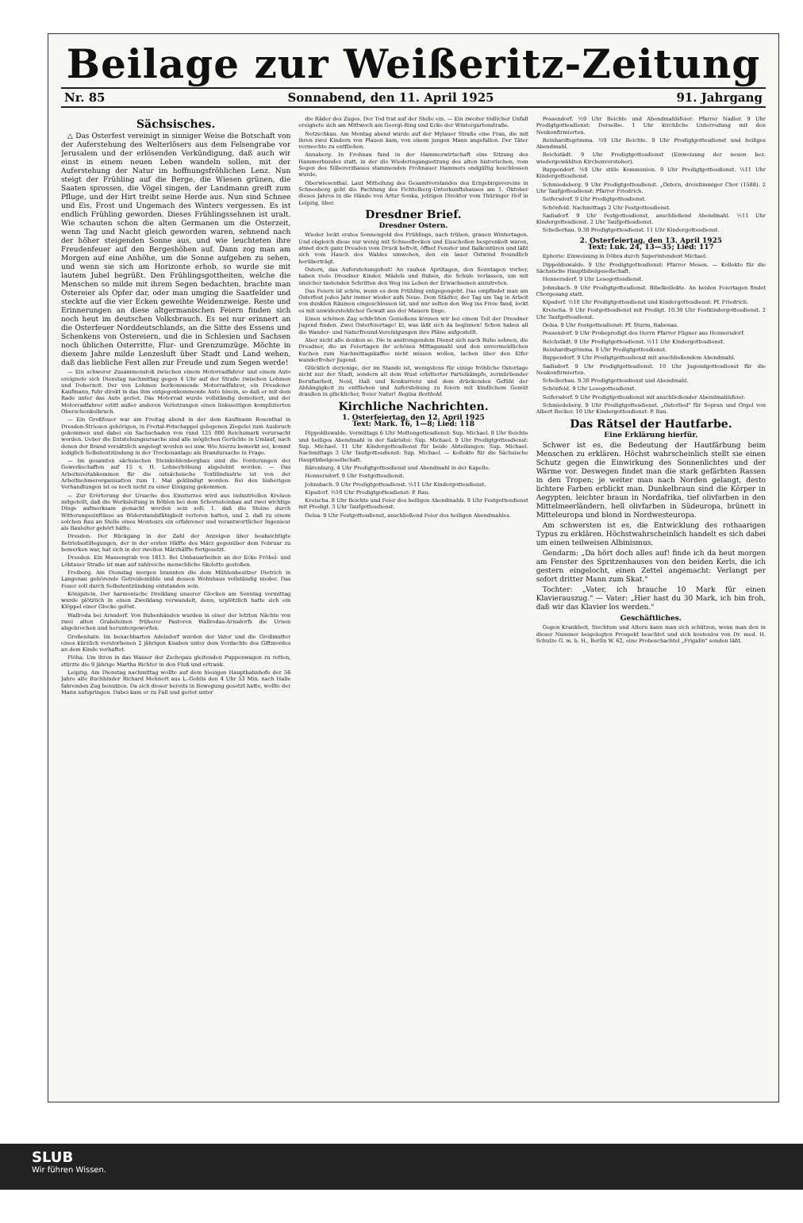Beilage zur Weißeritz-Zeitung
Nr. 85 Sonnabend, den 11. April 1925 91. Jahrgang
Sächsisches.
△ Das Osterfest vereinigt in sinniger Weise die Botschaft von der Auferstehung des Welterlösers aus dem Felsengrabe vor Jerusalem und der erlösenden Verkündigung, daß auch wir einst in einem neuen Leben wandeln sollen, mit der Auferstehung der Natur im hoffnungsfröhlichen Lenz. Nun steigt der Frühling auf die Berge, die Wiesen grünen, die Saaten sprossen, die Vögel singen, der Landmann greift zum Pfluge, und der Hirt treibt seine Herde aus. Nun sind Schnee und Eis, Frost und Ungemach des Winters vergessen. Es ist endlich Frühling geworden. Dieses Frühlingssehnen ist uralt. Wie schauten schon die alten Germanen um die Osterzeit, wenn Tag und Nacht gleich geworden waren, sehnend nach der höher steigenden Sonne aus, und wie leuchteten ihre Freudenfeuer auf den Bergeshöhen auf. Dann zog man am Morgen auf eine Anhöhe, um die Sonne aufgehen zu sehen, und wenn sie sich am Horizonte erhob, so wurde sie mit lautem Jubel begrüßt. Den Frühlingsgottheiten, welche die Menschen so milde mit ihrem Segen bedachten, brachte man Ostereier als Opfer dar, oder man umging die Saatfelder und steckte auf die vier Ecken geweihte Weidenzweige. Reste und Erinnerungen an diese altgermanischen Feiern finden sich noch heut im deutschen Volksbrauch. Es sei nur erinnert an die Osterfeuer Norddeutschlands, an die Sitte des Essens und Schenkens von Ostereiern, und die in Schlesien und Sachsen noch üblichen Osterritte, Flur- und Grenzumzüge. Möchte in diesem Jahre milde Lenzesluft über Stadt und Land wehen, daß das liebliche Fest allen zur Freude und zum Segen werde!
— Ein schwerer Zusammenstoß zwischen einem Motorradfahrer und einem Auto ereignete sich Dienstag nachmittag gegen 4 Uhr auf der Straße zwischen Lohmen und Doberzeit. Der von Lohmen herkommende Motorradfahrer, ein Dresdener Kaufmann, fuhr direkt in das ihm entgegenkommende Auto hinein, so daß er mit dem Rade unter das Auto geriet. Das Motorrad wurde vollständig demoliert, und der Motorradfahrer erlitt außer anderen Verletzungen einen linksseitigen komplizierten Oberschenkelbruch.
— Ein Großfeuer war am Freitag abend in der dem Kaufmann Rosenthal in Dresden-Striesen gehörigen, in Freital-Potschappel gelegenen Ziegelei zum Ausbruch gekommen und dabei ein Sachschaden von rund 125 000 Reichsmark verursacht worden. Ueber die Entstehungsursache sind alle möglichen Gerüchte in Umlauf, nach denen der Brand vorsätzlich angelegt worden sei usw. Wie hierzu bemerkt sei, kommt lediglich Selbstentzündung in der Trockenanlage als Brandursache in Frage.
— Im gesamten sächsischen Steinkohlenbergbau sind die Forderungen der Gewerkschaften auf 15 v. H. Lohnerhöhung abgelehnt worden. — Das Arbeitszeitabkommen für die ostsächsische Textilindustrie ist von der Arbeitnehmerorganisation zum 1. Mai gekündigt worden. Bei den bisherigen Verhandlungen ist es noch nicht zu einer Einigung gekommen.
— Zur Erörterung der Ursache des Einsturzes wird aus industriellen Kreisen mitgeteilt, daß die Werksleitung in Böhlen bei dem Schornsteinbau auf zwei wichtige Dinge aufmerksam gemacht worden sein soll: 1. daß die Steine durch Witterungseinflüsse an Widerstandsfähigkeit verloren hatten, und 2. daß zu einem solchen Bau an Stelle eines Monteurs ein erfahrener und verantwortlicher Ingenieur als Bauleiter gehört hätte.
Dresden. Der Rückgang in der Zahl der Anzeigen über beabsichtigte Betriebsstillegungen, der in der ersten Hälfte des März gegenüber dem Februar zu bemerken war, hat sich in der zweiten Märzhälfte fortgesetzt.
Dresden. Ein Massengrab von 1813. Bei Umbauarbeiten an der Ecke Fröbel- und Löbtauer Straße ist man auf zahlreiche menschliche Skelette gestoßen.
Freiberg. Am Dienstag morgen brannten die dem Mühlenbesitzer Dietrich in Langenau gehörende Getreidemühle und dessen Wohnhaus vollständig nieder. Das Feuer soll durch Selbstentzündung entstanden sein.
Königstein. Der harmonische Dreiklang unserer Glocken am Sonntag vormittag wurde plötzlich in einen Zweiklang verwandelt, denn, urplötzlich hatte sich ein Klöppel einer Glocke gelöst.
Wallroda bei Arnsdorf. Von Bubenhänden wurden in einer der letzten Nächte von zwei alten Grabsteinen früherer Pastoren Wallrodas-Arnsdorfs die Urnen abgebrochen und heruntergeworfen.
Großenhain. Im benachbarten Adelsdorf wurden der Vater und die Großmutter eines kürzlich verstorbenen 2 jährigen Knaben unter dem Verdachte des Giftmordes an dem Kinde verhaftet.
Flöha. Um ihren in das Wasser der Zschopau gleitenden Puppenwagen zu retten, stürzte die 9 jährige Martha Richter in den Fluß und ertrank.
Leipzig. Am Dienstag nachmittag wollte auf dem hiesigen Hauptbahnhofe der 56 Jahre alte Buchbinder Richard Mehnert aus L.-Gohlis den 4 Uhr 53 Min. nach Halle fahrenden Zug benutzen. Da sich dieser bereits in Bewegung gesetzt hatte, wollte der Mann aufspringen. Dabei kam er zu Fall und geriet unter
die Räder des Zuges. Der Tod trat auf der Stelle ein. — Ein zweiter tödlicher Unfall ereignete sich am Mittwoch am Georgi-Ring und Ecke der Wintergartenstraße.
Netzschkau. Am Montag abend wurde auf der Mylauer Straße eine Frau, die mit ihren zwei Kindern von Plauen kam, von einem jungen Mann angefallen. Der Täter vermochte zu entfliehen.
Annaberg. In Frohnau fand in der Hammerwirtschaft eine Sitzung des Hammerbundes statt, in der die Wiederingangsetzung des alten historischen, vom Segen des Silbererzbaues stammenden Frohnauer Hammers endgültig beschlossen wurde.
Oberwiesenthal. Laut Mitteilung des Gesamtvorstandes des Erzgebirgsvereins in Schneeberg geht die Pachtung des Fichtelberg-Unterkunftshauses am 1. Oktober dieses Jahres in die Hände von Artur Sonka, jetzigen Direktor vom Thüringer Hof in Leipzig, über.
Dresdner Brief.
Dresdner Ostern.
Wieder lockt erstes Sonnengold des Frühlings, nach trüben, grauen Wintertagen. Und obgleich diese nur wenig mit Schneeflocken und Eisschollen besprenkelt waren, atmet doch ganz Dresden vom Druck befreit, öffnet Fenster und Balkontüren und läßt sich vom Hauch des Waldes umwehen, den ein lauer Ostwind freundlich herüberträgt.
Ostern, das Auferstehungsfest! An rauhen Apriltagen, den Sonntagen vorher, haben viele Dresdner Kinder, Mädels und Buben, die Schule verlassen, um mit unsicher tastenden Schritten den Weg ins Leben der Erwachsenen anzutreten.
Das Feiern ist schön, wenn es dem Frühling entgegengeht. Das empfindet man am Osterfest jedes Jahr immer wieder aufs Neue. Dem Städter, der Tag um Tag in Arbeit von dunklen Räumen eingeschlossen ist, und nur selten den Weg ins Freie fand, lockt es mit unwiderstehlicher Gewalt aus der Mauern Enge.
Einen schönen Zug schlichten Genießens können wir bei einem Teil der Dresdner Jugend finden. Zwei Osterfeiertage! Ei, was läßt sich da beginnen! Schon haben all die Wander- und Naturfreund-Vereinigungen ihre Pläne aufgestellt.
Aber nicht alle denken so. Die in anstrengendem Dienst sich nach Ruhe sehnen, die Dresdner, die an Feiertagen ihr schönes Mittagsmahl und den unvermeidlichen Kuchen zum Nachmittagskaffee nicht missen wollen, lachen über den Eifer wanderfroher Jugend.
Glücklich derjenige, der im Stande ist, wenigstens für einige fröhliche Ostertage nicht nur der Stadt, sondern all dem Wust erbitterter Parteikämpfe, zermürbender Berufsarbeit, Neid, Haß und Konkurrenz und dem drückenden Gefühl der Abhängigkeit zu entfliehen und Auferstehung zu feiern mit kindlichem Gemüt draußen in glücklicher, freier Natur! Regina Berthold.
Kirchliche Nachrichten.
1. Osterfeiertag, den 12. April 1925
Text: Mark. 16, 1—8; Lied: 118
Dippoldiswalde. Vormittags 6 Uhr Mettengottesdienst: Sup. Michael. 8 Uhr Beichte und heiliges Abendmahl in der Sakristei: Sup. Michael. 9 Uhr Predigtgottesdienst: Sup. Michael. 11 Uhr Kindergottesdienst für beide Abteilungen: Sup. Michael. Nachmittags 3 Uhr Taufgottesdienst: Sup. Michael. — Kollekte für die Sächsische Hauptbibelgesellschaft.
Bärenburg. 4 Uhr Predigtgottesdienst und Abendmahl in der Kapelle.
Hennersdorf. 9 Uhr Festgottesdienst.
Johnsbach. 9 Uhr Predigtgottesdienst. ½11 Uhr Kindergottesdienst.
Kipsdorf. ½10 Uhr Predigtgottesdienst: P. Rau.
Kreischa. 8 Uhr Beichte und Feier des heiligen Abendmahls. 9 Uhr Festgottesdienst mit Predigt. 3 Uhr Taufgottesdienst.
Oelsa. 9 Uhr Festgottesdienst, anschließend Feier des heiligen Abendmahles.
Possendorf. ½9 Uhr Beichte und Abendmahlsfeier: Pfarrer Nadler. 9 Uhr Predigtgottesdienst: Derselbe. 1 Uhr kirchliche Unterredung mit den Neukonfirmierten.
Reinhardtsgrimma. ½9 Uhr Beichte. 9 Uhr Predigtgottesdienst und heiliges Abendmahl.
Reichstädt. 9 Uhr Predigtgottesdienst (Einweisung der neuen bez. wiedergewählten Kirchenvorsteher).
Ruppendorf. ½9 Uhr stille Kommunion. 9 Uhr Predigtgottesdienst. ½11 Uhr Kindergottesdienst.
Schmiedeberg. 9 Uhr Predigtgottesdienst. „Ostern, dreistimmiger Chor (1588). 2 Uhr Taufgottesdienst: Pfarrer Friedrich.
Seifersdorf. 9 Uhr Predigtgottesdienst.
Schönfeld. Nachmittags 2 Uhr Festgottesdienst.
Sadisdorf. 9 Uhr Festgottesdienst, anschließend Abendmahl. ½11 Uhr Kindergottesdienst. 2 Uhr Taufgottesdienst.
Schellerhau. 9.30 Predigtgottesdienst. 11 Uhr Kindergottesdienst.
2. Osterfeiertag, den 13. April 1925
Text: Luk. 24, 13—35; Lied: 117
Ephorie: Einweisung in Döbra durch Superintendent Michael.
Dippoldiswalde. 9 Uhr Predigtgottesdienst: Pfarrer Mosen. — Kollekte für die Sächsische Hauptbibelgesellschaft.
Hennersdorf. 9 Uhr Lesegottesdienst.
Johnsbach. 9 Uhr Predigtgottesdienst. Bibelkollekte. An beiden Feiertagen findet Chorgesang statt.
Kipsdorf. ½10 Uhr Predigtgottesdienst und Kindergottesdienst: Pf. Friedrich.
Kreischa. 9 Uhr Festgottesdienst mit Predigt. 10.30 Uhr Festkindergottesdienst. 2 Uhr Taufgottesdienst.
Oelsa. 9 Uhr Festgottesdienst: Pf. Sturm, Rabenau.
Possendorf. 9 Uhr Probepredigt des Herrn Pfarrer Fügner aus Hennersdorf.
Reichstädt. 9 Uhr Predigtgottesdienst. ½11 Uhr Kindergottesdienst.
Reinhardtsgrimma. 9 Uhr Predigtgottesdienst.
Ruppendorf. 9 Uhr Predigtgottesdienst mit anschließendem Abendmahl.
Sadisdorf. 9 Uhr Predigtgottesdienst. 10 Uhr Jugendgottesdienst für die Neukonfirmierten.
Schellerhau. 9.30 Predigtgottesdienst und Abendmahl.
Schönfeld. 9 Uhr Lesegottesdienst.
Seifersdorf. 9 Uhr Predigtgottesdienst mit anschließender Abendmahlsfeier.
Schmiedeberg. 9 Uhr Predigtgottesdienst. „Osterlied" für Sopran und Orgel von Albert Becker. 10 Uhr Kindergottesdienst: P. Rau.
Das Rätsel der Hautfarbe.
Eine Erklärung hierfür.
Schwer ist es, die Bedeutung der Hautfärbung beim Menschen zu erklären. Höchst wahrscheinlich stellt sie einen Schutz gegen die Einwirkung des Sonnenlichtes und der Wärme vor. Deswegen findet man die stark gefärbten Rassen in den Tropen; je weiter man nach Norden gelangt, desto lichtere Farben erblickt man. Dunkelbraun sind die Körper in Aegypten, leichter braun in Nordafrika, tief olivfarben in den Mittelmeerländern, hell olivfarben in Südeuropa, brünett in Mitteleuropa und blond in Nordwesteuropa.
Am schwersten ist es, die Entwicklung des rothaarigen Typus zu erklären. Höchstwahrscheinlich handelt es sich dabei um einen teilweisen Albinismus.
Gendarm: „Da hört doch alles auf! finde ich da heut morgen am Fenster des Spritzenhauses von den beiden Kerls, die ich gestern eingelocht, einen Zettel angemacht: Verlangt per sofort dritter Mann zum Skat."
Tochter: „Vater, ich brauche 10 Mark für einen Klavierauszug." — Vater: „Hier hast du 30 Mark, ich bin froh, daß wir das Klavier los werden."
Geschäftliches.
Gegen Krankheit, Siechtum und Altern kann man sich schützen, wenn man den in dieser Nummer beigelegten Prospekt beachtet und sich kostenlos von Dr. med. H. Schulze G. m. b. H., Berlin W. 62, eine Probeschachtel „Frigalin" senden läßt.
SLUB
Wir führen Wissen.